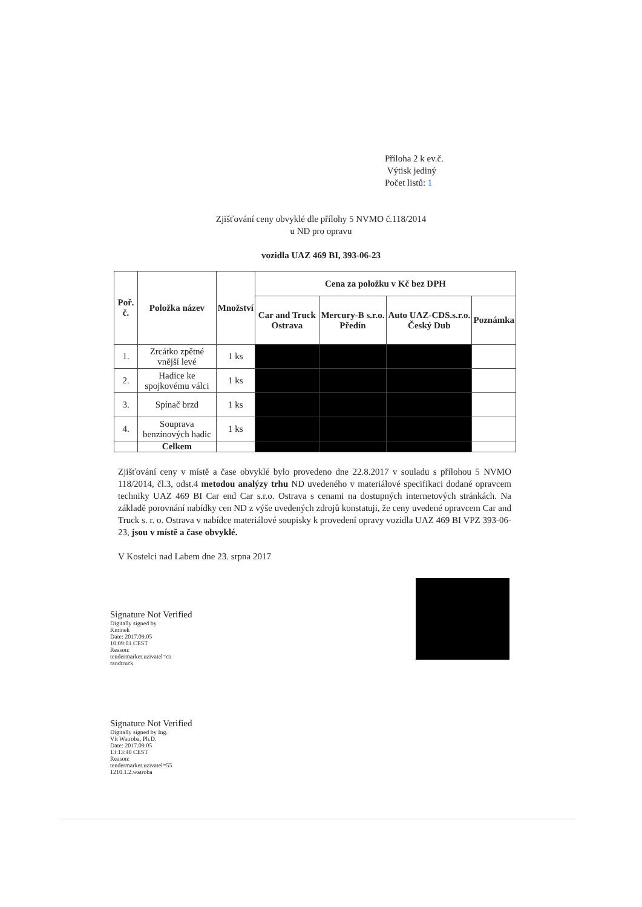Příloha 2 k ev.č.
Výtisk jediný
Počet listů: 1
Zjišťování ceny obvyklé dle přílohy 5 NVMO č.118/2014
u ND pro opravu
vozidla UAZ 469 BI, 393-06-23
| Poř. č. | Položka název | Množství | Cena za položku v Kč bez DPH | | | |
| --- | --- | --- | --- | --- | --- | --- |
| | | | Car and Truck Ostrava | Mercury-B s.r.o. Předín | Auto UAZ-CDS.s.r.o. Český Dub | Poznámka |
| 1. | Zrcátko zpětné vnější levé | 1 ks | | | | |
| 2. | Hadice ke spojkovému válci | 1 ks | | | | |
| 3. | Spínač brzd | 1 ks | | | | |
| 4. | Souprava benzínových hadic | 1 ks | | | | |
| | Celkem | | | | | |
Zjišťování ceny v místě a čase obvyklé bylo provedeno dne 22.8.2017 v souladu s přílohou 5 NVMO 118/2014, čl.3, odst.4 metodou analýzy trhu ND uvedeného v materiálové specifikaci dodané opravcem techniky UAZ 469 BI Car end Car s.r.o. Ostrava s cenami na dostupných internetových stránkách. Na základě porovnání nabídky cen ND z výše uvedených zdrojů konstatuji, že ceny uvedené opravcem Car and Truck s. r. o. Ostrava v nabídce materiálové soupisky k provedení opravy vozidla UAZ 469 BI VPZ 393-06-23, jsou v místě a čase obvyklé.
V Kostelci nad Labem dne 23. srpna 2017
Signature Not Verified
Digitally signed by
Kminek
Date: 2017.09.05
10:09:01 CEST
Reason:
tendermarket.uzivatel=ca
randtruck
Signature Not Verified
Digitally signed by Ing.
Vít Watroba, Ph.D.
Date: 2017.09.05
13:13:40 CEST
Reason:
tendermarket.uzivatel=55
1210.1.2.watroba